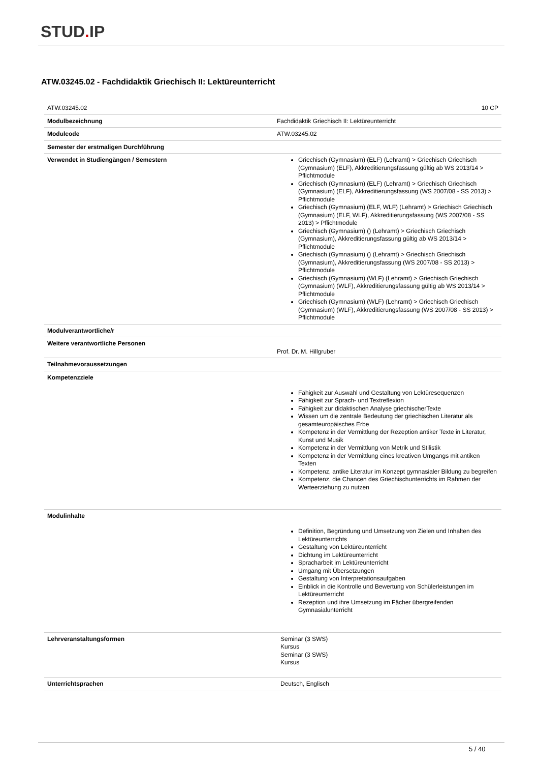STUD. IP
ATW.03245.02 - Fachdidaktik Griechisch II: Lektüreunterricht
| ATW.03245.02 | 10 CP |
| Modulbezeichnung | Fachdidaktik Griechisch II: Lektüreunterricht |
| Modulcode | ATW.03245.02 |
| Semester der erstmaligen Durchführung | |
| Verwendet in Studiengängen / Semestern | Griechisch (Gymnasium) (ELF) (Lehramt) > Griechisch Griechisch (Gymnasium) (ELF), Akkreditierungsfassung gültig ab WS 2013/14 > Pflichtmodule Griechisch (Gymnasium) (ELF) (Lehramt) > Griechisch Griechisch (Gymnasium) (ELF), Akkreditierungsfassung (WS 2007/08 - SS 2013) > Pflichtmodule Griechisch (Gymnasium) (ELF, WLF) (Lehramt) > Griechisch Griechisch (Gymnasium) (ELF, WLF), Akkreditierungsfassung (WS 2007/08 - SS 2013) > Pflichtmodule Griechisch (Gymnasium) () (Lehramt) > Griechisch Griechisch (Gymnasium), Akkreditierungsfassung gültig ab WS 2013/14 > Pflichtmodule Griechisch (Gymnasium) () (Lehramt) > Griechisch Griechisch (Gymnasium), Akkreditierungsfassung (WS 2007/08 - SS 2013) > Pflichtmodule Griechisch (Gymnasium) (WLF) (Lehramt) > Griechisch Griechisch (Gymnasium) (WLF), Akkreditierungsfassung gültig ab WS 2013/14 > Pflichtmodule Griechisch (Gymnasium) (WLF) (Lehramt) > Griechisch Griechisch (Gymnasium) (WLF), Akkreditierungsfassung (WS 2007/08 - SS 2013) > Pflichtmodule |
| Modulverantwortliche/r | |
| Weitere verantwortliche Personen | Prof. Dr. M. Hillgruber |
| Teilnahmevoraussetzungen | |
| Kompetenzziele | Fähigkeit zur Auswahl und Gestaltung von Lektüresequenzen Fähigkeit zur Sprach- und Textreflexion Fähigkeit zur didaktischen Analyse griechischerTexte Wissen um die zentrale Bedeutung der griechischen Literatur als gesamteuropäisches Erbe Kompetenz in der Vermittlung der Rezeption antiker Texte in Literatur, Kunst und Musik Kompetenz in der Vermittlung von Metrik und Stilistik Kompetenz in der Vermittlung eines kreativen Umgangs mit antiken Texten Kompetenz, antike Literatur im Konzept gymnasialer Bildung zu begreifen Kompetenz, die Chancen des Griechischunterrichts im Rahmen der Werteerziehung zu nutzen |
| Modulinhalte | Definition, Begründung und Umsetzung von Zielen und Inhalten des Lektüreunterrichts Gestaltung von Lektüreunterricht Dichtung im Lektüreunterricht Spracharbeit im Lektüreunterricht Umgang mit Übersetzungen Gestaltung von Interpretationsaufgaben Einblick in die Kontrolle und Bewertung von Schülerleistungen im Lektüreunterricht Rezeption und ihre Umsetzung im Fächer übergreifenden Gymnasialunterricht |
| Lehrveranstaltungsformen | Seminar (3 SWS) Kursus Seminar (3 SWS) Kursus |
| Unterrichtsprachen | Deutsch, Englisch |
5 / 40